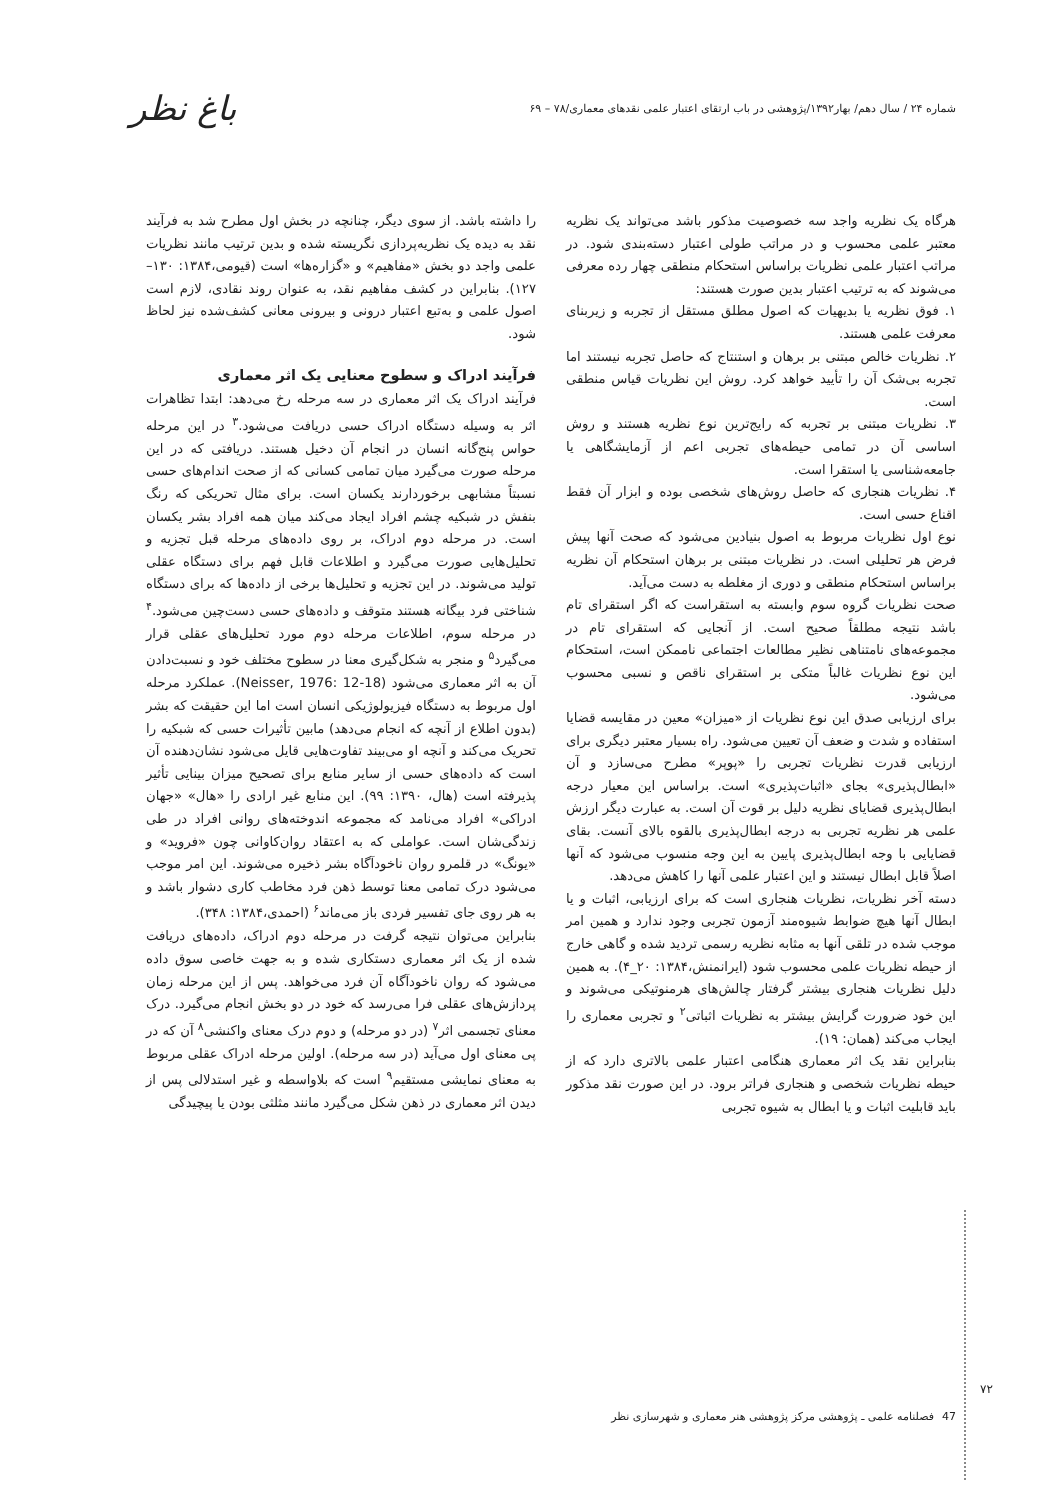شماره ۲۴ / سال دهم/ بهار۱۳۹۲/پژوهشی در باب ارتقای اعتبار علمی نقدهای معماری/۷۸ – ۶۹
باغ نظر
هرگاه یک نظریه واجد سه خصوصیت مذکور باشد می‌تواند یک نظریه معتبر علمی محسوب و در مراتب طولی اعتبار دسته‌بندی شود. در مراتب اعتبار علمی نظریات براساس استحکام منطقی چهار رده معرفی می‌شوند که به ترتیب اعتبار بدین صورت هستند:
۱. فوق نظریه یا بدیهیات که اصول مطلق مستقل از تجربه و زیربنای معرفت علمی هستند.
۲. نظریات خالص مبتنی بر برهان و استنتاج که حاصل تجربه نیستند اما تجربه بی‌شک آن را تأیید خواهد کرد. روش این نظریات قیاس منطقی است.
۳. نظریات مبتنی بر تجربه که رایج‌ترین نوع نظریه هستند و روش اساسی آن در تمامی حیطه‌های تجربی اعم از آزمایشگاهی یا جامعه‌شناسی یا استقرا است.
۴. نظریات هنجاری که حاصل روش‌های شخصی بوده و ابزار آن فقط اقناع حسی است.
نوع اول نظریات مربوط به اصول بنیادین می‌شود که صحت آنها پیش فرض هر تحلیلی است. در نظریات مبتنی بر برهان استحکام آن نظریه براساس استحکام منطقی و دوری از مغلطه به دست می‌آید.
صحت نظریات گروه سوم وابسته به استقراست که اگر استقرای تام باشد نتیجه مطلقاً صحیح است. از آنجایی که استقرای تام در مجموعه‌های نامتناهی نظیر مطالعات اجتماعی ناممکن است، استحکام این نوع نظریات غالباً متکی بر استقرای ناقص و نسبی محسوب می‌شود.
برای ارزیابی صدق این نوع نظریات از «میزان» معین در مقایسه قضایا استفاده و شدت و ضعف آن تعیین می‌شود. راه بسیار معتبر دیگری برای ارزیابی قدرت نظریات تجربی را «پوپر» مطرح می‌سازد و آن «ابطال‌پذیری» بجای «اثبات‌پذیری» است. براساس این معیار درجه ابطال‌پذیری قضایای نظریه دلیل بر قوت آن است. به عبارت دیگر ارزش علمی هر نظریه تجربی به درجه ابطال‌پذیری بالقوه بالای آنست. بقای قضایایی با وجه ابطال‌پذیری پایین به این وجه منسوب می‌شود که آنها اصلاً قابل ابطال نیستند و این اعتبار علمی آنها را کاهش می‌دهد.
دسته آخر نظریات، نظریات هنجاری است که برای ارزیابی، اثبات و یا ابطال آنها هیچ ضوابط شیوه‌مند آزمون تجربی وجود ندارد و همین امر موجب شده در تلقی آنها به مثابه نظریه رسمی تردید شده و گاهی خارج از حیطه نظریات علمی محسوب شود (ایرانمنش،۱۳۸۴: ۲۰_۴). به همین دلیل نظریات هنجاری بیشتر گرفتار چالش‌های هرمنوتیکی می‌شوند و این خود ضرورت گرایش بیشتر به نظریات اثباتی<sup>۲</sup> و تجربی معماری را ایجاب می‌کند (همان: ۱۹).
بنابراین نقد یک اثر معماری هنگامی اعتبار علمی بالاتری دارد که از حیطه نظریات شخصی و هنجاری فراتر برود. در این صورت نقد مذکور باید قابلیت اثبات و یا ابطال به شیوه تجربی
را داشته باشد. از سوی دیگر، چنانچه در بخش اول مطرح شد به فرآیند نقد به دیده یک نظریه‌پردازی نگریسته شده و بدین ترتیب مانند نظریات علمی واجد دو بخش «مفاهیم» و «گزاره‌ها» است (قیومی،۱۳۸۴: ۱۳۰–۱۲۷). بنابراین در کشف مفاهیم نقد، به عنوان روند نقادی، لازم است اصول علمی و به‌تبع اعتبار درونی و بیرونی معانی کشف‌شده نیز لحاظ شود.
فرآیند ادراک و سطوح معنایی یک اثر معماری
فرآیند ادراک یک اثر معماری در سه مرحله رخ می‌دهد: ابتدا تظاهرات اثر به وسیله دستگاه ادراک حسی دریافت می‌شود.<sup>۳</sup> در این مرحله حواس پنج‌گانه انسان در انجام آن دخیل هستند. دریافتی که در این مرحله صورت می‌گیرد میان تمامی کسانی که از صحت اندام‌های حسی نسبتاً مشابهی برخوردارند یکسان است. برای مثال تحریکی که رنگ بنفش در شبکیه چشم افراد ایجاد می‌کند میان همه افراد بشر یکسان است. در مرحله دوم ادراک، بر روی داده‌های مرحله قبل تجزیه و تحلیل‌هایی صورت می‌گیرد و اطلاعات قابل فهم برای دستگاه عقلی تولید می‌شوند. در این تجزیه و تحلیل‌ها برخی از داده‌ها که برای دستگاه شناختی فرد بیگانه هستند متوقف و داده‌های حسی دست‌چین می‌شود.<sup>۴</sup> در مرحله سوم، اطلاعات مرحله دوم مورد تحلیل‌های عقلی قرار می‌گیرد<sup>۵</sup> و منجر به شکل‌گیری معنا در سطوح مختلف خود و نسبت‌دادن آن به اثر معماری می‌شود (Neisser, 1976: 12-18). عملکرد مرحله اول مربوط به دستگاه فیزیولوژیکی انسان است اما این حقیقت که بشر (بدون اطلاع از آنچه که انجام می‌دهد) مابین تأثیرات حسی که شبکیه را تحریک می‌کند و آنچه او می‌بیند تفاوت‌هایی قایل می‌شود نشان‌دهنده آن است که داده‌های حسی از سایر منابع برای تصحیح میزان بینایی تأثیر پذیرفته است (هال، ۱۳۹۰: ۹۹). این منابع غیر ارادی را «هال» «جهان ادراکی» افراد می‌نامد که مجموعه اندوخته‌های روانی افراد در طی زندگی‌شان است. عواملی که به اعتقاد روان‌کاوانی چون «فروید» و «یونگ» در قلمرو روان ناخودآگاه بشر ذخیره می‌شوند. این امر موجب می‌شود درک تمامی معنا توسط ذهن فرد مخاطب کاری دشوار باشد و به هر روی جای تفسیر فردی باز می‌ماند<sup>۶</sup> (احمدی،۱۳۸۴: ۳۴۸).
بنابراین می‌توان نتیجه گرفت در مرحله دوم ادراک، داده‌های دریافت شده از یک اثر معماری دستکاری شده و به جهت خاصی سوق داده می‌شود که روان ناخودآگاه آن فرد می‌خواهد. پس از این مرحله زمان پردازش‌های عقلی فرا می‌رسد که خود در دو بخش انجام می‌گیرد. درک معنای تجسمی اثر<sup>۷</sup> (در دو مرحله) و دوم درک معنای واکنشی<sup>۸</sup> آن که در پی معنای اول می‌آید (در سه مرحله). اولین مرحله ادراک عقلی مربوط به معنای نمایشی مستقیم<sup>۹</sup> است که بلاواسطه و غیر استدلالی پس از دیدن اثر معماری در ذهن شکل می‌گیرد مانند مثلثی بودن یا پیچیدگی
۷۲
47 فصلنامه علمی ـ پژوهشی مرکز پژوهشی هنر معماری و شهرسازی نظر